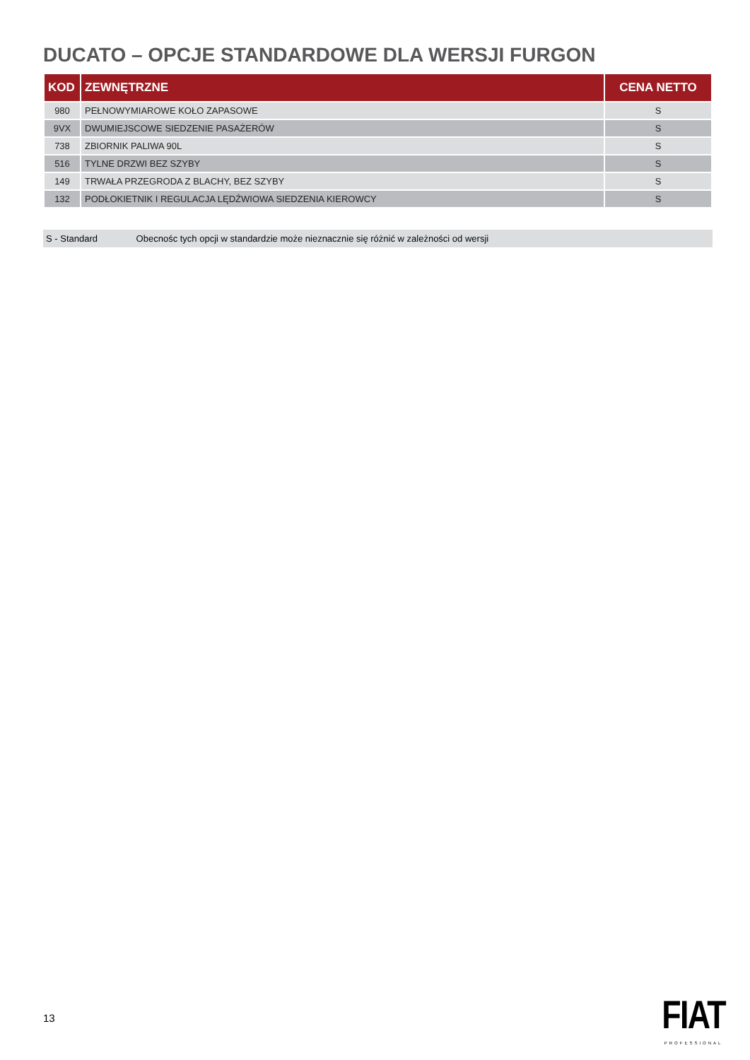DUCATO – OPCJE STANDARDOWE DLA WERSJI FURGON
| KOD | ZEWNĘTRZNE | CENA NETTO |
| --- | --- | --- |
| 980 | PEŁNOWYMIAROWE KOŁO ZAPASOWE | S |
| 9VX | DWUMIEJSCOWE SIEDZENIE PASAŻERÓW | S |
| 738 | ZBIORNIK PALIWA 90L | S |
| 516 | TYLNE DRZWI BEZ SZYBY | S |
| 149 | TRWAŁA PRZEGRODA Z BLACHY, BEZ SZYBY | S |
| 132 | PODŁOKIETNIK I REGULACJA LĘDŹWIOWA SIEDZENIA KIEROWCY | S |
S - Standard Obecnośc tych opcji w standardzie może nieznacznie się różnić w zależności od wersji
13
FIAT
PROFESSIONAL